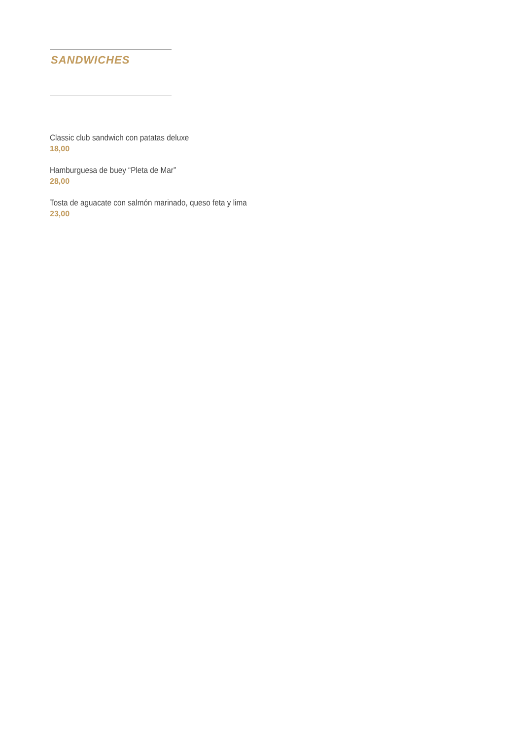SANDWICHES
Classic club sandwich con patatas deluxe
18,00
Hamburguesa de buey “Pleta de Mar”
28,00
Tosta de aguacate con salmón marinado, queso feta y lima
23,00